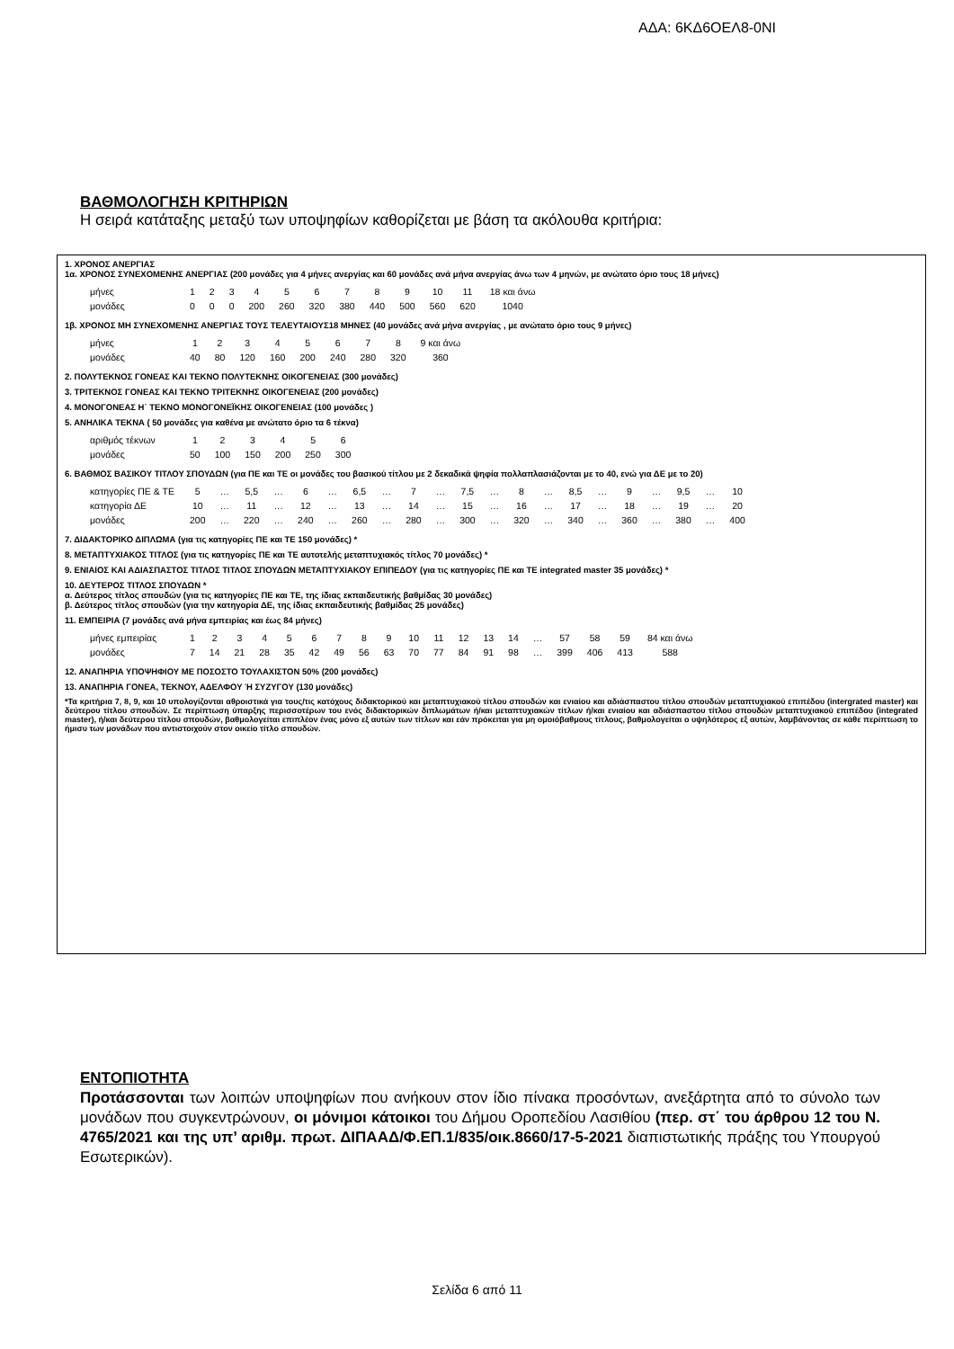ΑΔΑ: 6ΚΔ6ΟΕΛ8-0ΝΙ
ΒΑΘΜΟΛΟΓΗΣΗ ΚΡΙΤΗΡΙΩΝ
Η σειρά κατάταξης μεταξύ των υποψηφίων καθορίζεται με βάση τα ακόλουθα κριτήρια:
1. ΧΡΟΝΟΣ ΑΝΕΡΓΙΑΣ
1α. ΧΡΟΝΟΣ ΣΥΝΕΧΟΜΕΝΗΣ ΑΝΕΡΓΙΑΣ (200 μονάδες για 4 μήνες ανεργίας και 60 μονάδες ανά μήνα ανεργίας άνω των 4 μηνών, με ανώτατο όριο τους 18 μήνες)
| μήνες | 1 | 2 | 3 | 4 | 5 | 6 | 7 | 8 | 9 | 10 | 11 | 18 και άνω |
| μονάδες | 0 | 0 | 0 | 200 | 260 | 320 | 380 | 440 | 500 | 560 | 620 | 1040 |
1β. ΧΡΟΝΟΣ ΜΗ ΣΥΝΕΧΟΜΕΝΗΣ ΑΝΕΡΓΙΑΣ ΤΟΥΣ ΤΕΛΕΥΤΑΙΟΥΣ18 ΜΗΝΕΣ (40 μονάδες ανά μήνα ανεργίας , με ανώτατο όριο τους 9 μήνες)
| μήνες | 1 | 2 | 3 | 4 | 5 | 6 | 7 | 8 | 9 και άνω |
| μονάδες | 40 | 80 | 120 | 160 | 200 | 240 | 280 | 320 | 360 |
2. ΠΟΛΥΤΕΚΝΟΣ ΓΟΝΕΑΣ ΚΑΙ ΤΕΚΝΟ ΠΟΛΥΤΕΚΝΗΣ ΟΙΚΟΓΕΝΕΙΑΣ (300 μονάδες)
3. ΤΡΙΤΕΚΝΟΣ ΓΟΝΕΑΣ ΚΑΙ ΤΕΚΝΟ ΤΡΙΤΕΚΝΗΣ ΟΙΚΟΓΕΝΕΙΑΣ (200 μονάδες)
4. ΜΟΝΟΓΟΝΕΑΣ Η΄ ΤΕΚΝΟ ΜΟΝΟΓΟΝΕΪΚΗΣ ΟΙΚΟΓΕΝΕΙΑΣ (100 μονάδες )
5. ΑΝΗΛΙΚΑ ΤΕΚΝΑ ( 50 μονάδες για καθένα με ανώτατο όριο τα 6 τέκνα)
| αριθμός τέκνων | 1 | 2 | 3 | 4 | 5 | 6 |
| μονάδες | 50 | 100 | 150 | 200 | 250 | 300 |
6. ΒΑΘΜΟΣ ΒΑΣΙΚΟΥ ΤΙΤΛΟΥ ΣΠΟΥΔΩΝ (για ΠΕ και ΤΕ οι μονάδες του βασικού τίτλου με 2 δεκαδικά ψηφία πολλαπλασιάζονται με το 40, ενώ για ΔΕ με το 20)
| κατηγορίες ΠΕ & ΤΕ | 5 | … | 5,5 | … | 6 | … | 6,5 | … | 7 | … | 7,5 | … | 8 | … | 8,5 | … | 9 | … | 9,5 | … | 10 |
| κατηγορία ΔΕ | 10 | … | 11 | … | 12 | … | 13 | … | 14 | … | 15 | … | 16 | … | 17 | … | 18 | … | 19 | … | 20 |
| μονάδες | 200 | … | 220 | … | 240 | … | 260 | … | 280 | … | 300 | … | 320 | … | 340 | … | 360 | … | 380 | … | 400 |
7. ΔΙΔΑΚΤΟΡΙΚΟ ΔΙΠΛΩΜΑ (για τις κατηγορίες ΠΕ και ΤΕ 150 μονάδες) *
8. ΜΕΤΑΠΤΥΧΙΑΚΟΣ ΤΙΤΛΟΣ (για τις κατηγορίες ΠΕ και ΤΕ αυτοτελής μεταπτυχιακός τίτλος 70 μονάδες) *
9. ΕΝΙΑΙΟΣ ΚΑΙ ΑΔΙΑΣΠΑΣΤΟΣ ΤΙΤΛΟΣ ΤΙΤΛΟΣ ΣΠΟΥΔΩΝ ΜΕΤΑΠΤΥΧΙΑΚΟΥ ΕΠΙΠΕΔΟΥ (για τις κατηγορίες ΠΕ και ΤΕ integrated master 35 μονάδες) *
10. ΔΕΥΤΕΡΟΣ ΤΙΤΛΟΣ ΣΠΟΥΔΩΝ *
α. Δεύτερος τίτλος σπουδών (για τις κατηγορίες ΠΕ και ΤΕ, της ίδιας εκπαιδευτικής βαθμίδας 30 μονάδες)
β. Δεύτερος τίτλος σπουδών (για την κατηγορία ΔΕ, της ίδιας εκπαιδευτικής βαθμίδας 25 μονάδες)
11. ΕΜΠΕΙΡΙΑ (7 μονάδες ανά μήνα εμπειρίας και έως 84 μήνες)
| μήνες εμπειρίας | 1 | 2 | 3 | 4 | 5 | 6 | 7 | 8 | 9 | 10 | 11 | 12 | 13 | 14 | … | 57 | 58 | 59 | 84 και άνω |
| μονάδες | 7 | 14 | 21 | 28 | 35 | 42 | 49 | 56 | 63 | 70 | 77 | 84 | 91 | 98 | … | 399 | 406 | 413 | 588 |
12. ΑΝΑΠΗΡΙΑ ΥΠΟΨΗΦΙΟΥ ΜΕ ΠΟΣΟΣΤΟ ΤΟΥΛΑΧΙΣΤΟΝ 50% (200 μονάδες)
13. ΑΝΑΠΗΡΙΑ ΓΟΝΕΑ, ΤΕΚΝΟΥ, ΑΔΕΛΦΟΥ Ή ΣΥΖΥΓΟΥ (130 μονάδες)
*Τα κριτήρια 7, 8, 9, και 10 υπολογίζονται αθροιστικά για τους/τις κατόχους διδακτορικού και μεταπτυχιακού τίτλου σπουδών και ενιαίου και αδιάσπαστου τίτλου σπουδών μεταπτυχιακού επιπέδου (intergrated master) και δεύτερου τίτλου σπουδών. Σε περίπτωση ύπαρξης περισσοτέρων του ενός διδακτορικών διπλωμάτων ή/και μεταπτυχιακών τίτλων ή/και ενιαίου και αδιάσπαστου τίτλου σπουδών μεταπτυχιακού επιπέδου (integrated master), ή/και δεύτερου τίτλου σπουδών, βαθμολογείται επιπλέον ένας μόνο εξ αυτών των τίτλων και εάν πρόκειται για μη ομοιόβαθμους τίτλους, βαθμολογείται ο υψηλότερος εξ αυτών, λαμβάνοντας σε κάθε περίπτωση το ήμισυ των μονάδων που αντιστοιχούν στον οικείο τίτλο σπουδών.
ΕΝΤΟΠΙΟΤΗΤΑ
Προτάσσονται των λοιπών υποψηφίων που ανήκουν στον ίδιο πίνακα προσόντων, ανεξάρτητα από το σύνολο των μονάδων που συγκεντρώνουν, οι μόνιμοι κάτοικοι του Δήμου Οροπεδίου Λασιθίου (περ. στ΄ του άρθρου 12 του Ν. 4765/2021 και της υπ’ αριθμ. πρωτ. ΔΙΠΑΑΔ/Φ.ΕΠ.1/835/οικ.8660/17-5-2021 διαπιστωτικής πράξης του Υπουργού Εσωτερικών).
Σελίδα 6 από 11